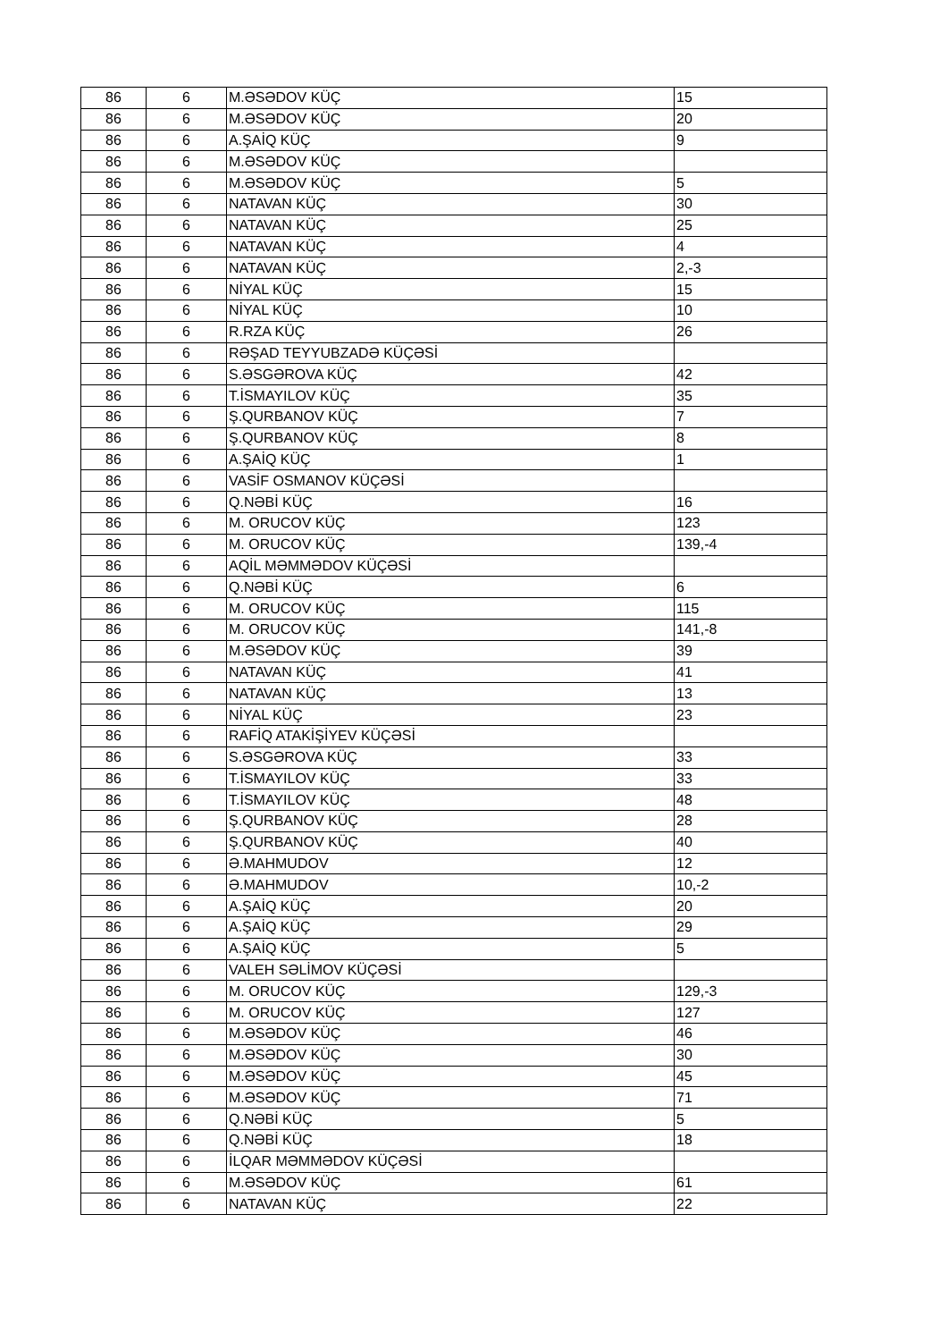| 86 | 6 | M.ƏSƏDOV KÜÇ | 15 |
| 86 | 6 | M.ƏSƏDOV KÜÇ | 20 |
| 86 | 6 | A.ŞAİQ KÜÇ | 9 |
| 86 | 6 | M.ƏSƏDOV KÜÇ | |
| 86 | 6 | M.ƏSƏDOV KÜÇ | 5 |
| 86 | 6 | NATAVAN KÜÇ | 30 |
| 86 | 6 | NATAVAN KÜÇ | 25 |
| 86 | 6 | NATAVAN KÜÇ | 4 |
| 86 | 6 | NATAVAN KÜÇ | 2,-3 |
| 86 | 6 | NİYAL KÜÇ | 15 |
| 86 | 6 | NİYAL KÜÇ | 10 |
| 86 | 6 | R.RZA KÜÇ | 26 |
| 86 | 6 | RƏŞAD TEYYUBZADƏ KÜÇƏSİ | |
| 86 | 6 | S.ƏSGƏROVA KÜÇ | 42 |
| 86 | 6 | T.İSMAYILOV KÜÇ | 35 |
| 86 | 6 | Ş.QURBANOV KÜÇ | 7 |
| 86 | 6 | Ş.QURBANOV KÜÇ | 8 |
| 86 | 6 | A.ŞAİQ KÜÇ | 1 |
| 86 | 6 | VASİF OSMANOV KÜÇƏSİ | |
| 86 | 6 | Q.NƏBİ KÜÇ | 16 |
| 86 | 6 | M. ORUCOV KÜÇ | 123 |
| 86 | 6 | M. ORUCOV KÜÇ | 139,-4 |
| 86 | 6 | AQİL MƏMMƏDOV KÜÇƏSİ | |
| 86 | 6 | Q.NƏBİ KÜÇ | 6 |
| 86 | 6 | M. ORUCOV KÜÇ | 115 |
| 86 | 6 | M. ORUCOV KÜÇ | 141,-8 |
| 86 | 6 | M.ƏSƏDOV KÜÇ | 39 |
| 86 | 6 | NATAVAN KÜÇ | 41 |
| 86 | 6 | NATAVAN KÜÇ | 13 |
| 86 | 6 | NİYAL KÜÇ | 23 |
| 86 | 6 | RAFİQ ATAKİŞİYEV KÜÇƏSİ | |
| 86 | 6 | S.ƏSGƏROVA KÜÇ | 33 |
| 86 | 6 | T.İSMAYILOV KÜÇ | 33 |
| 86 | 6 | T.İSMAYILOV KÜÇ | 48 |
| 86 | 6 | Ş.QURBANOV KÜÇ | 28 |
| 86 | 6 | Ş.QURBANOV KÜÇ | 40 |
| 86 | 6 | Ə.MAHMUDOV | 12 |
| 86 | 6 | Ə.MAHMUDOV | 10,-2 |
| 86 | 6 | A.ŞAİQ KÜÇ | 20 |
| 86 | 6 | A.ŞAİQ KÜÇ | 29 |
| 86 | 6 | A.ŞAİQ KÜÇ | 5 |
| 86 | 6 | VALEH SƏLİMOV KÜÇƏSİ | |
| 86 | 6 | M. ORUCOV KÜÇ | 129,-3 |
| 86 | 6 | M. ORUCOV KÜÇ | 127 |
| 86 | 6 | M.ƏSƏDOV KÜÇ | 46 |
| 86 | 6 | M.ƏSƏDOV KÜÇ | 30 |
| 86 | 6 | M.ƏSƏDOV KÜÇ | 45 |
| 86 | 6 | M.ƏSƏDOV KÜÇ | 71 |
| 86 | 6 | Q.NƏBİ KÜÇ | 5 |
| 86 | 6 | Q.NƏBİ KÜÇ | 18 |
| 86 | 6 | İLQAR MƏMMƏDOV KÜÇƏSİ | |
| 86 | 6 | M.ƏSƏDOV KÜÇ | 61 |
| 86 | 6 | NATAVAN KÜÇ | 22 |